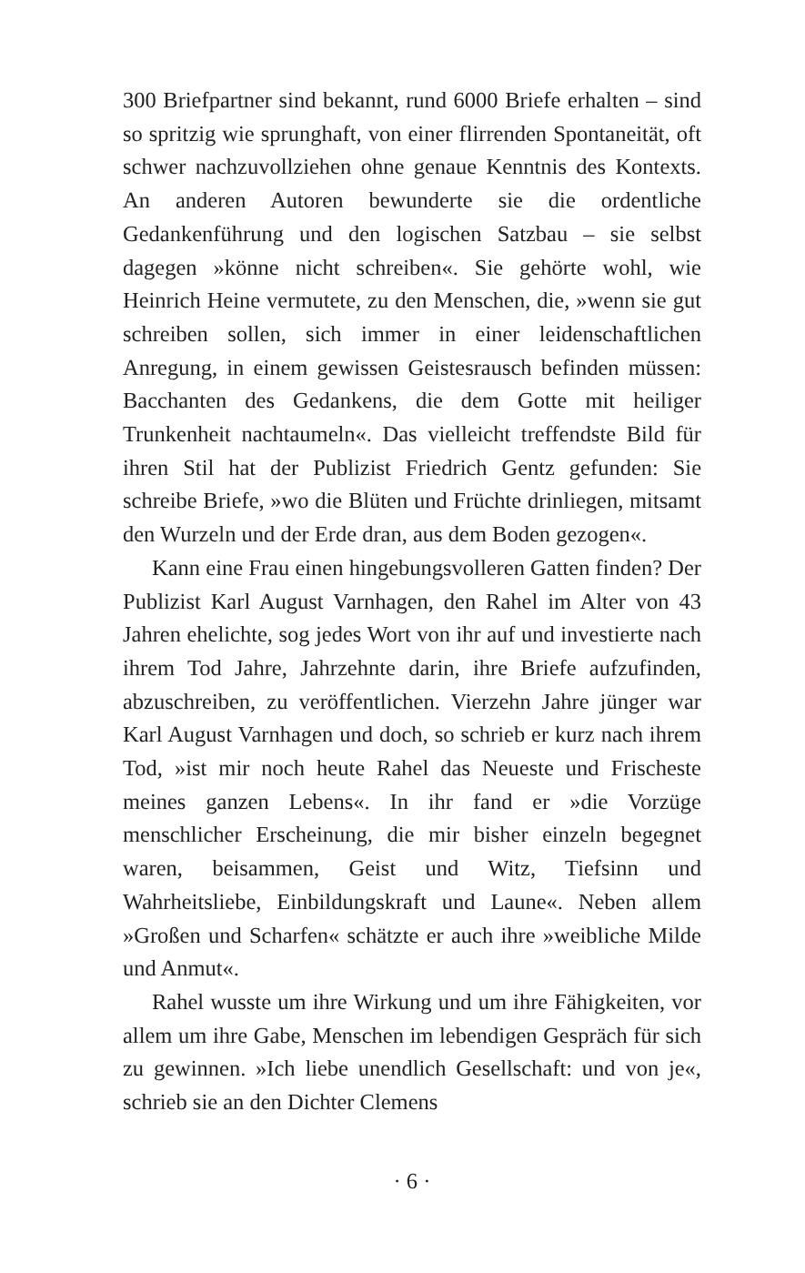300 Briefpartner sind bekannt, rund 6000 Briefe erhalten – sind so spritzig wie sprunghaft, von einer flirrenden Spontaneität, oft schwer nachzuvollziehen ohne genaue Kenntnis des Kontexts. An anderen Autoren bewunderte sie die ordentliche Gedankenführung und den logischen Satzbau – sie selbst dagegen »könne nicht schreiben«. Sie gehörte wohl, wie Heinrich Heine vermutete, zu den Menschen, die, »wenn sie gut schreiben sollen, sich immer in einer leidenschaftlichen Anregung, in einem gewissen Geistesrausch befinden müssen: Bacchanten des Gedankens, die dem Gotte mit heiliger Trunkenheit nachtaumeln«. Das vielleicht treffendste Bild für ihren Stil hat der Publizist Friedrich Gentz gefunden: Sie schreibe Briefe, »wo die Blüten und Früchte drinliegen, mitsamt den Wurzeln und der Erde dran, aus dem Boden gezogen«.
Kann eine Frau einen hingebungsvolleren Gatten finden? Der Publizist Karl August Varnhagen, den Rahel im Alter von 43 Jahren ehelichte, sog jedes Wort von ihr auf und investierte nach ihrem Tod Jahre, Jahrzehnte darin, ihre Briefe aufzufinden, abzuschreiben, zu veröffentlichen. Vierzehn Jahre jünger war Karl August Varnhagen und doch, so schrieb er kurz nach ihrem Tod, »ist mir noch heute Rahel das Neueste und Frischeste meines ganzen Lebens«. In ihr fand er »die Vorzüge menschlicher Erscheinung, die mir bisher einzeln begegnet waren, beisammen, Geist und Witz, Tiefsinn und Wahrheitsliebe, Einbildungskraft und Laune«. Neben allem »Großen und Scharfen« schätzte er auch ihre »weibliche Milde und Anmut«.
Rahel wusste um ihre Wirkung und um ihre Fähigkeiten, vor allem um ihre Gabe, Menschen im lebendigen Gespräch für sich zu gewinnen. »Ich liebe unendlich Gesellschaft: und von je«, schrieb sie an den Dichter Clemens
· 6 ·